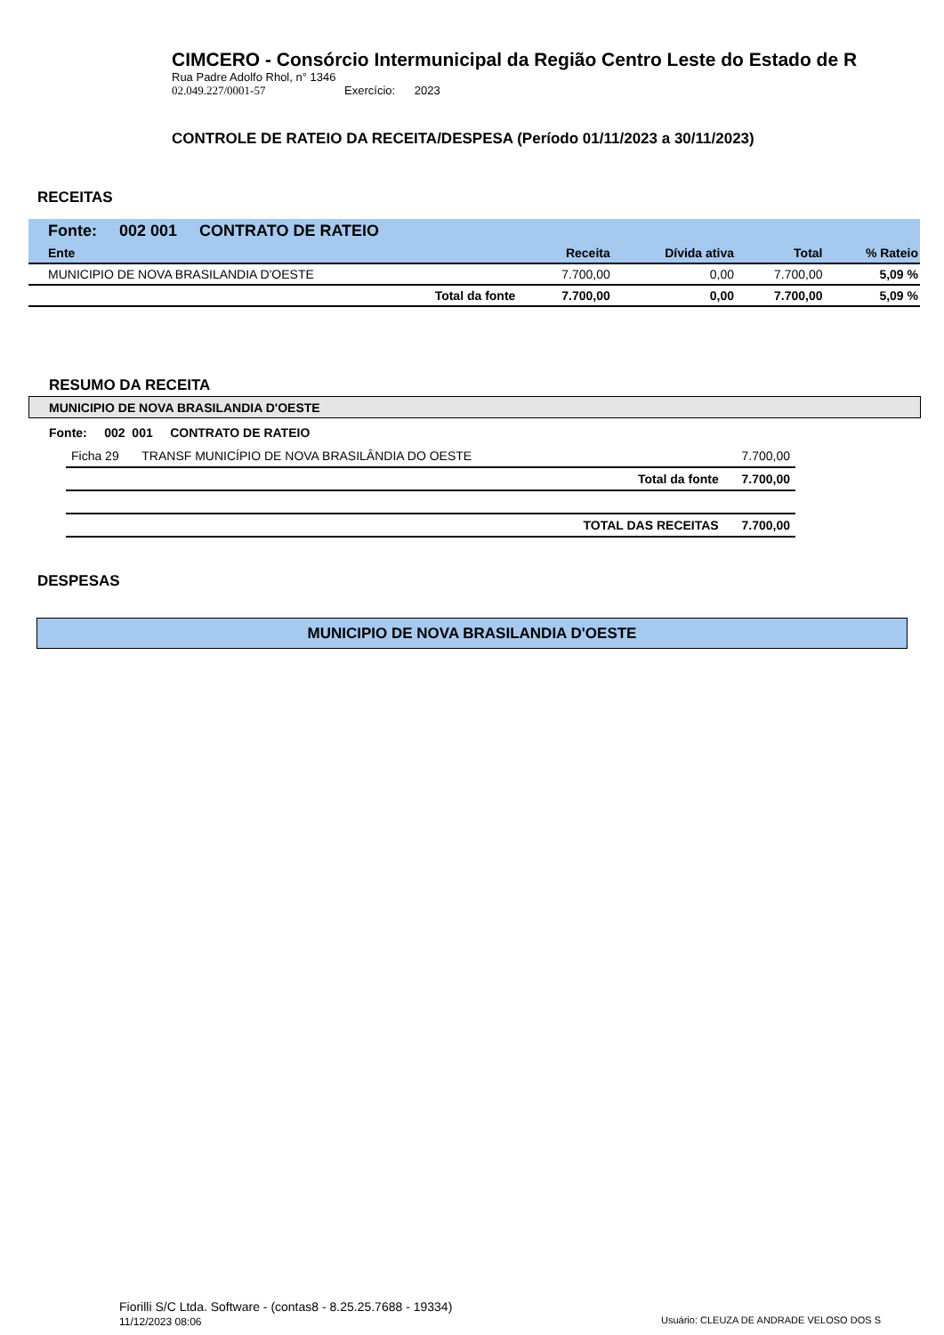CIMCERO - Consórcio Intermunicipal da Região Centro Leste do Estado de R
Rua Padre Adolfo Rhol, n° 1346
02.049.227/0001-57 Exercício: 2023
CONTROLE DE RATEIO DA RECEITA/DESPESA (Período 01/11/2023 a 30/11/2023)
RECEITAS
| Fonte: 002 001 CONTRATO DE RATEIO | | | | | |
| --- | --- | --- | --- | --- | --- |
| Ente | | Receita | Dívida ativa | Total | % Rateio |
| MUNICIPIO DE NOVA BRASILANDIA D'OESTE | | 7.700,00 | 0,00 | 7.700,00 | 5,09 % |
| Total da fonte | | 7.700,00 | 0,00 | 7.700,00 | 5,09 % |
RESUMO DA RECEITA
MUNICIPIO DE NOVA BRASILANDIA D'OESTE
Fonte: 002 001 CONTRATO DE RATEIO
| Ficha 29 | TRANSF MUNICÍPIO DE NOVA BRASILÂNDIA DO OESTE | | 7.700,00 |
| | | Total da fonte | 7.700,00 |
| | | TOTAL DAS RECEITAS | 7.700,00 |
DESPESAS
MUNICIPIO DE NOVA BRASILANDIA D'OESTE
Fiorilli S/C Ltda. Software - (contas8 - 8.25.25.7688 - 19334)
11/12/2023 08:06
Usuário: CLEUZA DE ANDRADE VELOSO DOS S